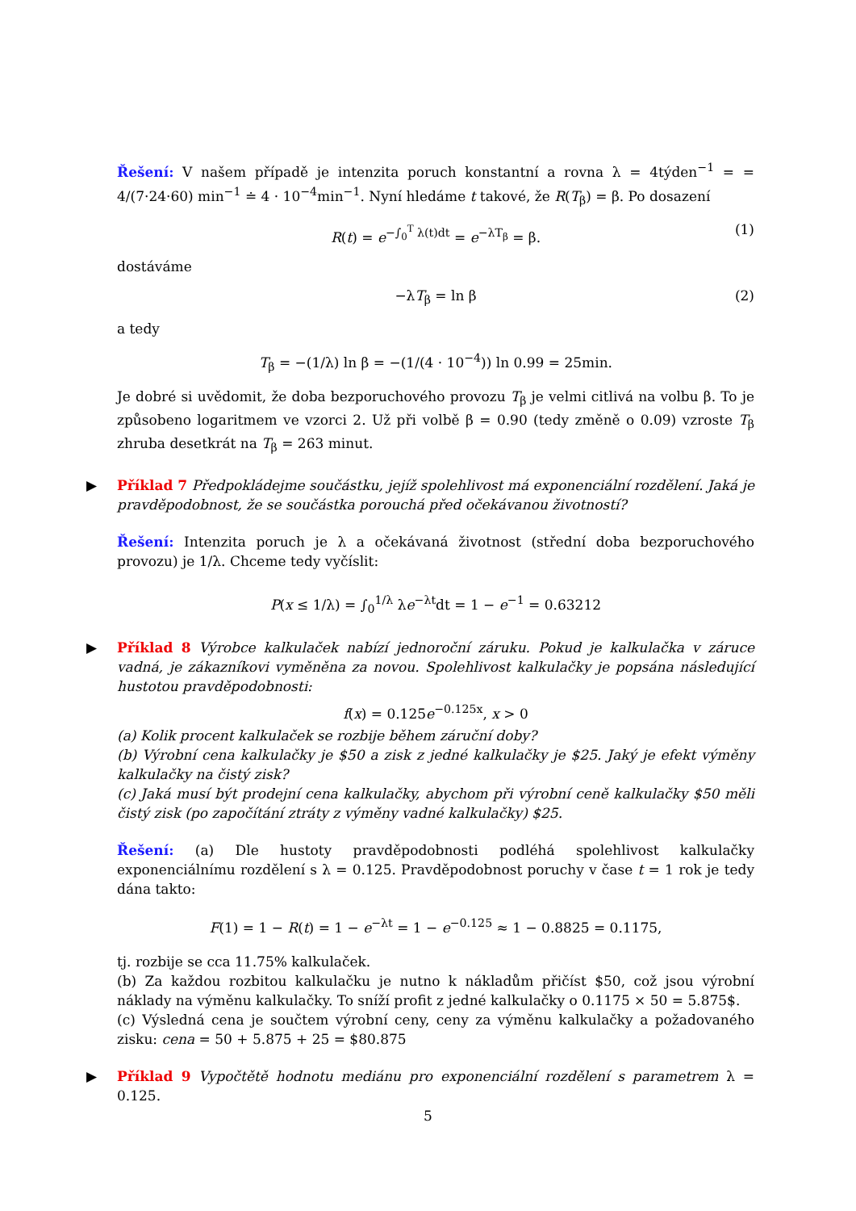Řešení: V našem případě je intenzita poruch konstantní a rovna λ = 4týden<sup>−1</sup> = = 4/(7·24·60) min<sup>−1</sup> ≐ 4 · 10<sup>−4</sup>min<sup>−1</sup>. Nyní hledáme t takové, že R(T<sub>β</sub>) = β. Po dosazení
R(t) = e<sup>−∫<sub>0</sub><sup>T</sup> λ(t)dt</sup> = e<sup>−λT<sub>β</sub></sup> = β. (1)
dostáváme
−λT<sub>β</sub> = ln β (2)
a tedy
T<sub>β</sub> = −(1/λ) ln β = −(1/(4 · 10<sup>−4</sup>)) ln 0.99 = 25min.
Je dobré si uvědomit, že doba bezporuchového provozu T<sub>β</sub> je velmi citlivá na volbu β. To je způsobeno logaritmem ve vzorci 2. Už při volbě β = 0.90 (tedy změně o 0.09) vzroste T<sub>β</sub> zhruba desetkrát na T<sub>β</sub> = 263 minut.
▶
Příklad 7 Předpokládejme součástku, jejíž spolehlivost má exponenciální rozdělení. Jaká je pravděpodobnost, že se součástka porouchá před očekávanou životností?
Řešení: Intenzita poruch je λ a očekávaná životnost (střední doba bezporuchového provozu) je 1/λ. Chceme tedy vyčíslit:
P(x ≤ 1/λ) = ∫<sub>0</sub><sup>1/λ</sup> λe<sup>−λt</sup>dt = 1 − e<sup>−1</sup> = 0.63212
▶
Příklad 8 Výrobce kalkulaček nabízí jednoroční záruku. Pokud je kalkulačka v záruce vadná, je zákazníkovi vyměněna za novou. Spolehlivost kalkulačky je popsána následující hustotou pravděpodobnosti:
f(x) = 0.125e<sup>−0.125x</sup>, x > 0
(a) Kolik procent kalkulaček se rozbije během záruční doby?
(b) Výrobní cena kalkulačky je $50 a zisk z jedné kalkulačky je $25. Jaký je efekt výměny kalkulačky na čistý zisk?
(c) Jaká musí být prodejní cena kalkulačky, abychom při výrobní ceně kalkulačky $50 měli čistý zisk (po započítání ztráty z výměny vadné kalkulačky) $25.
Řešení: (a) Dle hustoty pravděpodobnosti podléhá spolehlivost kalkulačky exponenciálnímu rozdělení s λ = 0.125. Pravděpodobnost poruchy v čase t = 1 rok je tedy dána takto:
F(1) = 1 − R(t) = 1 − e<sup>−λt</sup> = 1 − e<sup>−0.125</sup> ≈ 1 − 0.8825 = 0.1175,
tj. rozbije se cca 11.75% kalkulaček.
(b) Za každou rozbitou kalkulačku je nutno k nákladům přičíst $50, což jsou výrobní náklady na výměnu kalkulačky. To sníží profit z jedné kalkulačky o 0.1175 × 50 = 5.875$.
(c) Výsledná cena je součtem výrobní ceny, ceny za výměnu kalkulačky a požadovaného zisku: cena = 50 + 5.875 + 25 = $80.875
▶
Příklad 9 Vypočtětě hodnotu mediánu pro exponenciální rozdělení s parametrem λ = 0.125.
5